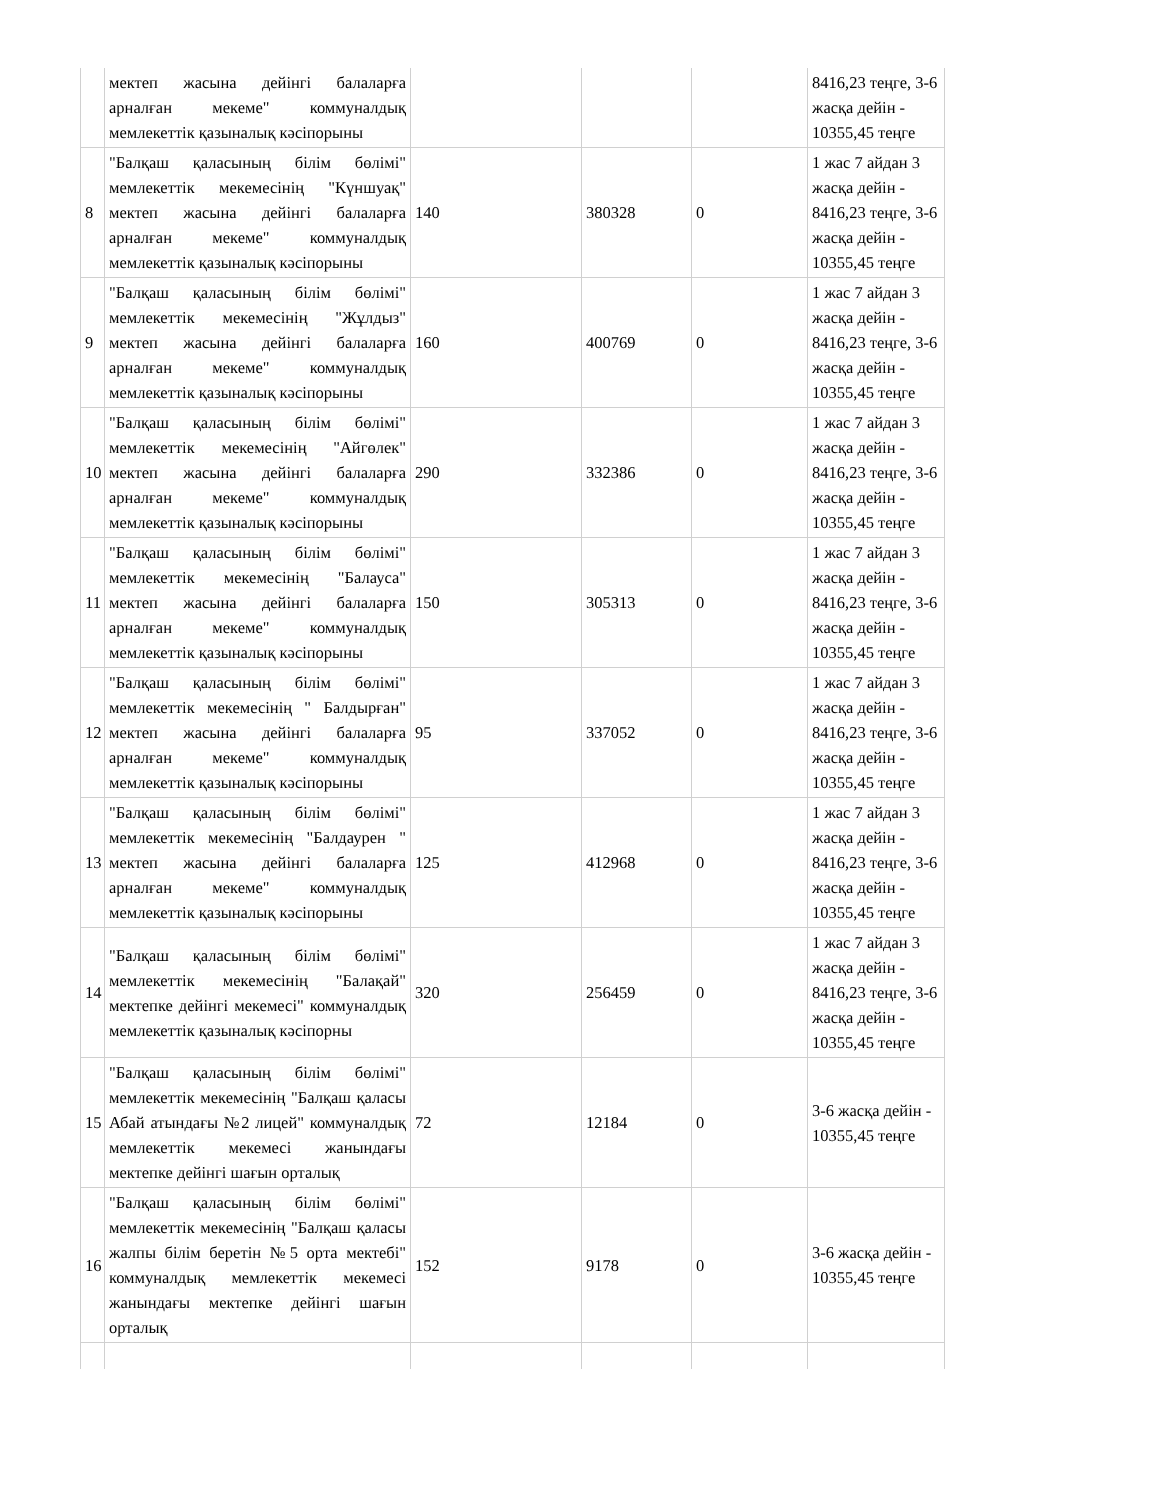| | мектеп жасына дейінгі балаларға арналған мекеме" коммуналдық мемлекеттік қазыналық кәсіпорыны | | | | 8416,23 теңге, 3-6 жасқа дейін - 10355,45 теңге |
| 8 | "Балқаш қаласының білім бөлімі" мемлекеттік мекемесінің "Күншуақ" мектеп жасына дейінгі балаларға арналған мекеме" коммуналдық мемлекеттік қазыналық кәсіпорыны | 140 | 380328 | 0 | 1 жас 7 айдан 3 жасқа дейін - 8416,23 теңге, 3-6 жасқа дейін - 10355,45 теңге |
| 9 | "Балқаш қаласының білім бөлімі" мемлекеттік мекемесінің "Жұлдыз" мектеп жасына дейінгі балаларға арналған мекеме" коммуналдық мемлекеттік қазыналық кәсіпорыны | 160 | 400769 | 0 | 1 жас 7 айдан 3 жасқа дейін - 8416,23 теңге, 3-6 жасқа дейін - 10355,45 теңге |
| 10 | "Балқаш қаласының білім бөлімі" мемлекеттік мекемесінің "Айгөлек" мектеп жасына дейінгі балаларға арналған мекеме" коммуналдық мемлекеттік қазыналық кәсіпорыны | 290 | 332386 | 0 | 1 жас 7 айдан 3 жасқа дейін - 8416,23 теңге, 3-6 жасқа дейін - 10355,45 теңге |
| 11 | "Балқаш қаласының білім бөлімі" мемлекеттік мекемесінің "Балауса" мектеп жасына дейінгі балаларға арналған мекеме" коммуналдық мемлекеттік қазыналық кәсіпорыны | 150 | 305313 | 0 | 1 жас 7 айдан 3 жасқа дейін - 8416,23 теңге, 3-6 жасқа дейін - 10355,45 теңге |
| 12 | "Балқаш қаласының білім бөлімі" мемлекеттік мекемесінің " Балдырған" мектеп жасына дейінгі балаларға арналған мекеме" коммуналдық мемлекеттік қазыналық кәсіпорыны | 95 | 337052 | 0 | 1 жас 7 айдан 3 жасқа дейін - 8416,23 теңге, 3-6 жасқа дейін - 10355,45 теңге |
| 13 | "Балқаш қаласының білім бөлімі" мемлекеттік мекемесінің "Балдаурен " мектеп жасына дейінгі балаларға арналған мекеме" коммуналдық мемлекеттік қазыналық кәсіпорыны | 125 | 412968 | 0 | 1 жас 7 айдан 3 жасқа дейін - 8416,23 теңге, 3-6 жасқа дейін - 10355,45 теңге |
| 14 | "Балқаш қаласының білім бөлімі" мемлекеттік мекемесінің "Балақай" мектепке дейінгі мекемесі" коммуналдық мемлекеттік қазыналық кәсіпорны | 320 | 256459 | 0 | 1 жас 7 айдан 3 жасқа дейін - 8416,23 теңге, 3-6 жасқа дейін - 10355,45 теңге |
| 15 | "Балқаш қаласының білім бөлімі" мемлекеттік мекемесінің "Балқаш қаласы Абай атындағы №2 лицей" коммуналдық мемлекеттік мекемесі жанындағы мектепке дейінгі шағын орталық | 72 | 12184 | 0 | 3-6 жасқа дейін - 10355,45 теңге |
| 16 | "Балқаш қаласының білім бөлімі" мемлекеттік мекемесінің "Балқаш қаласы жалпы білім беретін №5 орта мектебі" коммуналдық мемлекеттік мекемесі жанындағы мектепке дейінгі шағын орталық | 152 | 9178 | 0 | 3-6 жасқа дейін - 10355,45 теңге |